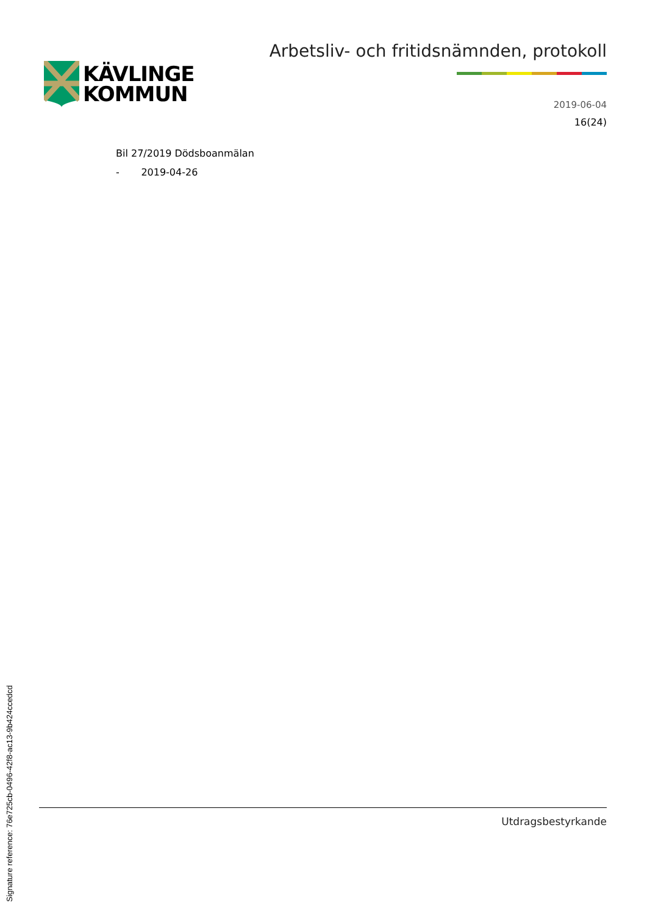KÄVLINGE
KOMMUN
Arbetsliv- och fritidsnämnden, protokoll
2019-06-04
16(24)
Bil 27/2019 Dödsboanmälan
- 2019-04-26
Utdragsbestyrkande
Signature reference: 76e725cb-0496-42f8-ac13-9b424ccedcd